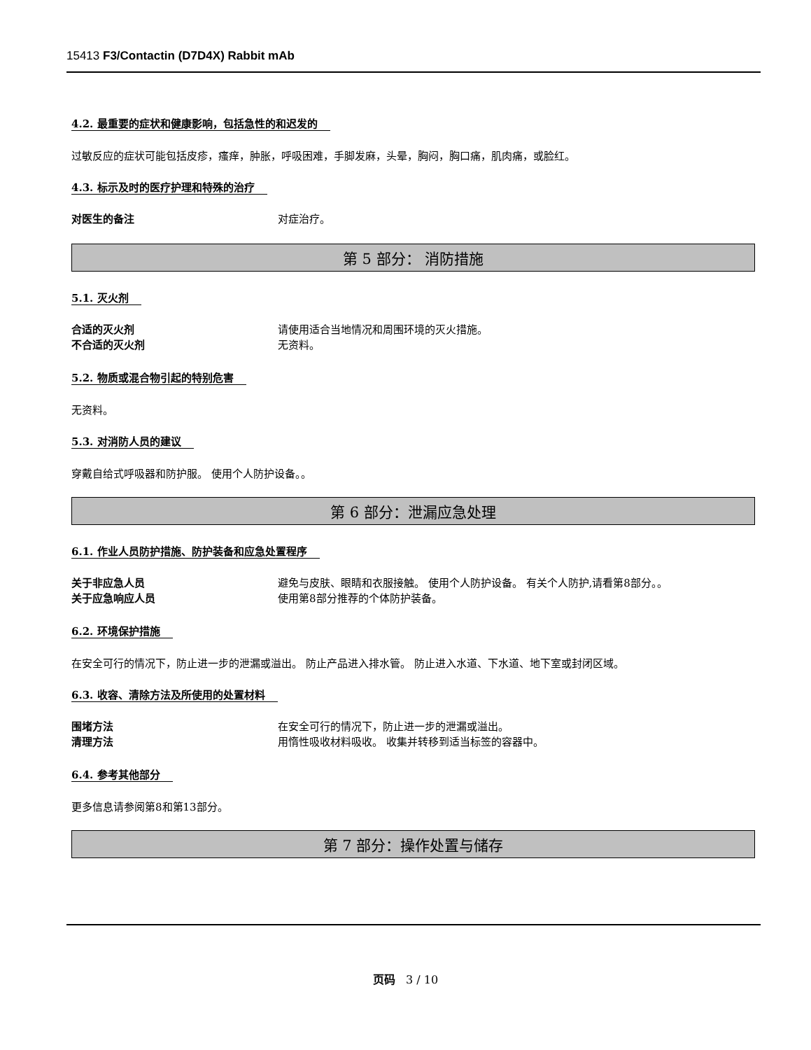15413 F3/Contactin (D7D4X) Rabbit mAb
4.2. 最重要的症状和健康影响，包括急性的和迟发的
过敏反应的症状可能包括皮疹，瘙痒，肿胀，呼吸困难，手脚发麻，头晕，胸闷，胸口痛，肌肉痛，或脸红。
4.3. 标示及时的医疗护理和特殊的治疗
对医生的备注 对症治疗。
第 5 部分： 消防措施
5.1. 灭火剂
合适的灭火剂 请使用适合当地情况和周围环境的灭火措施。
不合适的灭火剂 无资料。
5.2. 物质或混合物引起的特别危害
无资料。
5.3. 对消防人员的建议
穿戴自给式呼吸器和防护服。 使用个人防护设备。。
第 6 部分：泄漏应急处理
6.1. 作业人员防护措施、防护装备和应急处置程序
关于非应急人员 避免与皮肤、眼睛和衣服接触。 使用个人防护设备。 有关个人防护,请看第8部分。。
关于应急响应人员 使用第8部分推荐的个体防护装备。
6.2. 环境保护措施
在安全可行的情况下，防止进一步的泄漏或溢出。 防止产品进入排水管。 防止进入水道、下水道、地下室或封闭区域。
6.3. 收容、清除方法及所使用的处置材料
围堵方法 在安全可行的情况下，防止进一步的泄漏或溢出。
清理方法 用惰性吸收材料吸收。 收集并转移到适当标签的容器中。
6.4. 参考其他部分
更多信息请参阅第8和第13部分。
第 7 部分：操作处置与储存
页码 3 / 10